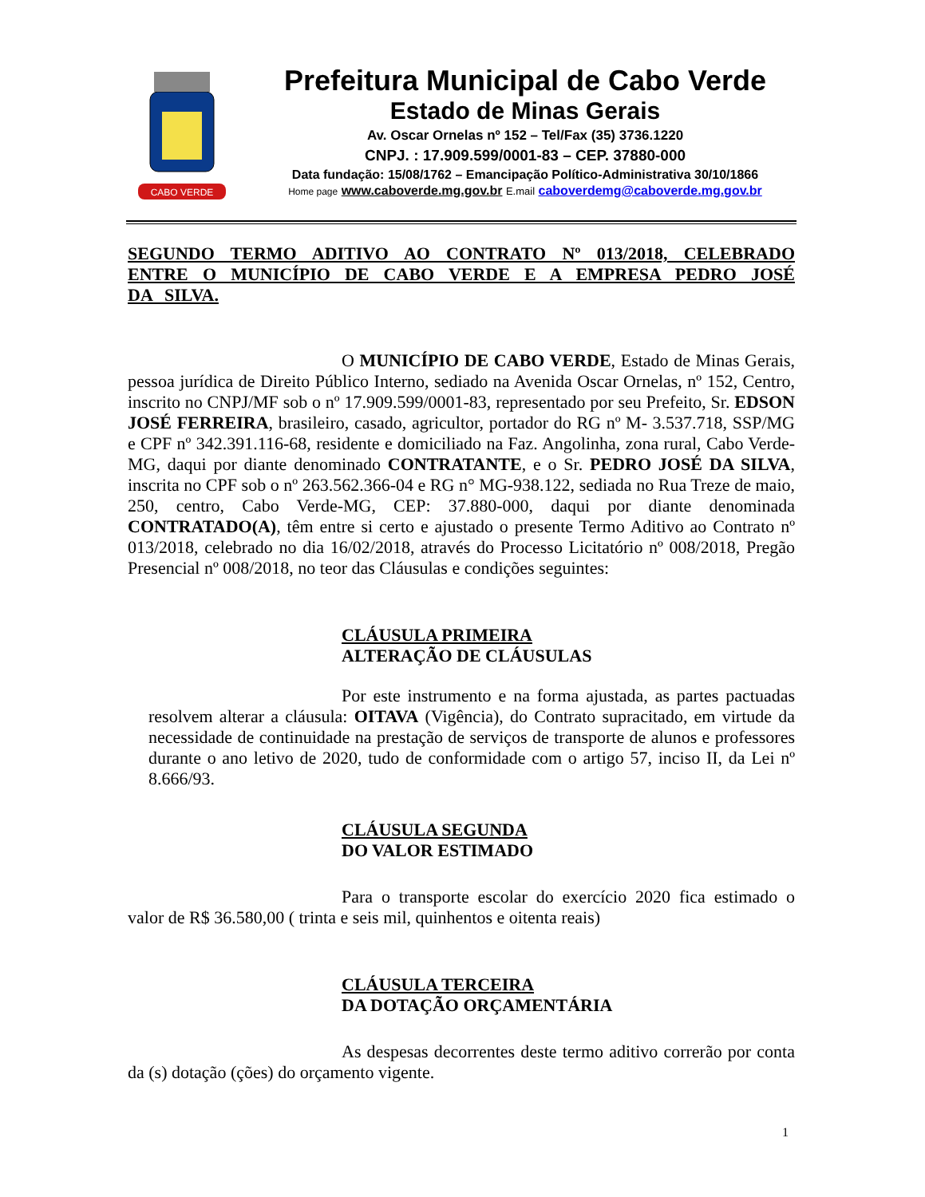CABO VERDE
Prefeitura Municipal de Cabo Verde
Estado de Minas Gerais
Av. Oscar Ornelas nº 152 – Tel/Fax (35) 3736.1220
CNPJ. : 17.909.599/0001-83 – CEP. 37880-000
Data fundação: 15/08/1762 – Emancipação Político-Administrativa 30/10/1866
Home page www.caboverde.mg.gov.br E.mail caboverdemg@caboverde.mg.gov.br
SEGUNDO TERMO ADITIVO AO CONTRATO Nº 013/2018, CELEBRADO ENTRE O MUNICÍPIO DE CABO VERDE E A EMPRESA PEDRO JOSÉ DA SILVA.
O MUNICÍPIO DE CABO VERDE, Estado de Minas Gerais, pessoa jurídica de Direito Público Interno, sediado na Avenida Oscar Ornelas, nº 152, Centro, inscrito no CNPJ/MF sob o nº 17.909.599/0001-83, representado por seu Prefeito, Sr. EDSON JOSÉ FERREIRA, brasileiro, casado, agricultor, portador do RG nº M- 3.537.718, SSP/MG e CPF nº 342.391.116-68, residente e domiciliado na Faz. Angolinha, zona rural, Cabo Verde-MG, daqui por diante denominado CONTRATANTE, e o Sr. PEDRO JOSÉ DA SILVA, inscrita no CPF sob o nº 263.562.366-04 e RG n° MG-938.122, sediada no Rua Treze de maio, 250, centro, Cabo Verde-MG, CEP: 37.880-000, daqui por diante denominada CONTRATADO(A), têm entre si certo e ajustado o presente Termo Aditivo ao Contrato nº 013/2018, celebrado no dia 16/02/2018, através do Processo Licitatório nº 008/2018, Pregão Presencial nº 008/2018, no teor das Cláusulas e condições seguintes:
CLÁUSULA PRIMEIRA
ALTERAÇÃO DE CLÁUSULAS
Por este instrumento e na forma ajustada, as partes pactuadas resolvem alterar a cláusula: OITAVA (Vigência), do Contrato supracitado, em virtude da necessidade de continuidade na prestação de serviços de transporte de alunos e professores durante o ano letivo de 2020, tudo de conformidade com o artigo 57, inciso II, da Lei nº 8.666/93.
CLÁUSULA SEGUNDA
DO VALOR ESTIMADO
Para o transporte escolar do exercício 2020 fica estimado o valor de R$ 36.580,00 ( trinta e seis mil, quinhentos e oitenta reais)
CLÁUSULA TERCEIRA
DA DOTAÇÃO ORÇAMENTÁRIA
As despesas decorrentes deste termo aditivo correrão por conta da (s) dotação (ções) do orçamento vigente.
1